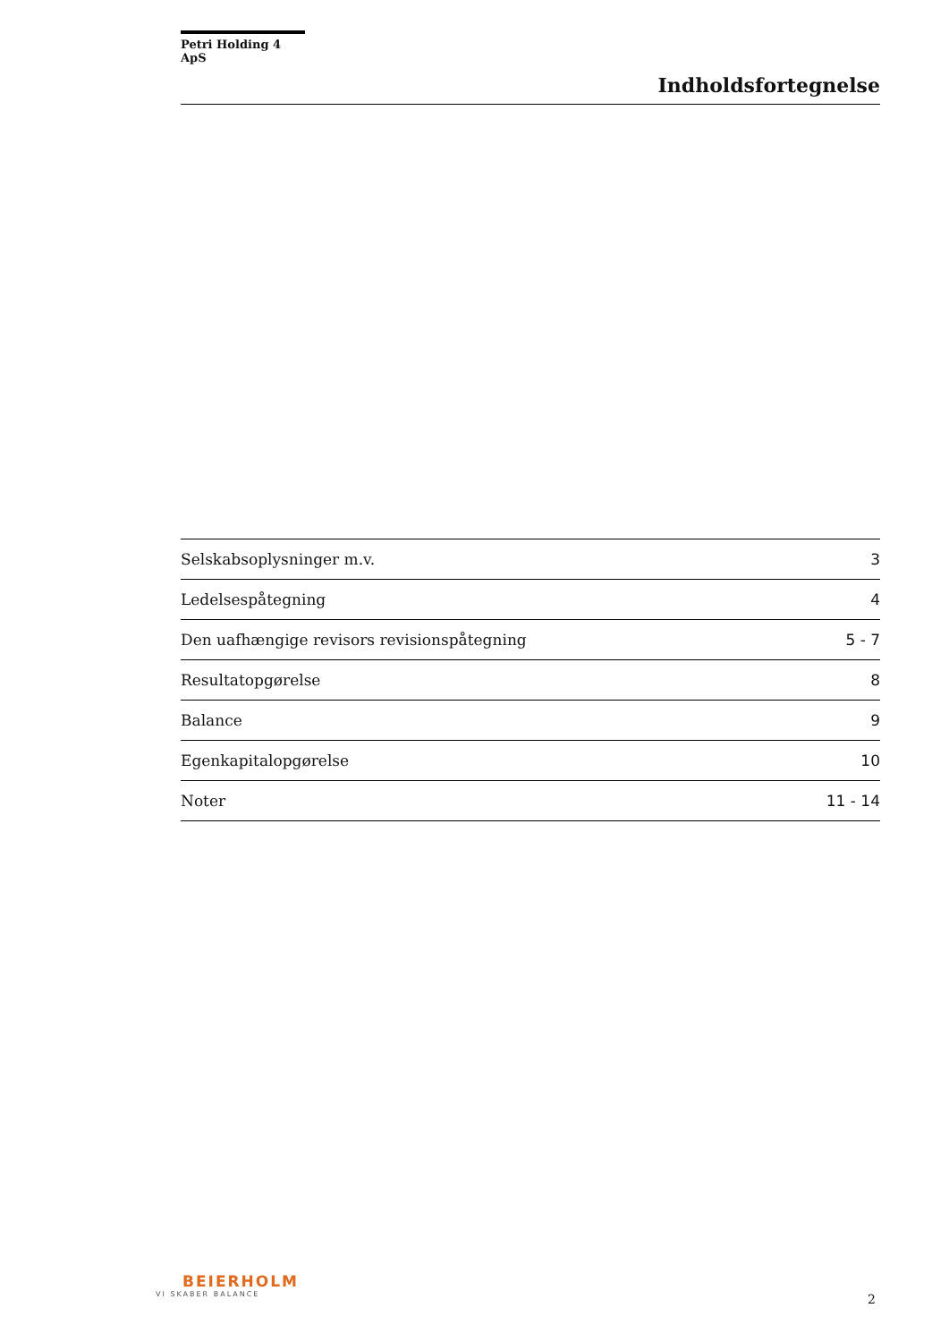Petri Holding 4 ApS
Indholdsfortegnelse
| Selskabsoplysninger m.v. | 3 |
| Ledelsespåtegning | 4 |
| Den uafhængige revisors revisionspåtegning | 5 - 7 |
| Resultatopgørelse | 8 |
| Balance | 9 |
| Egenkapitalopgørelse | 10 |
| Noter | 11 - 14 |
BEIERHOLM
VI SKABER BALANCE
2